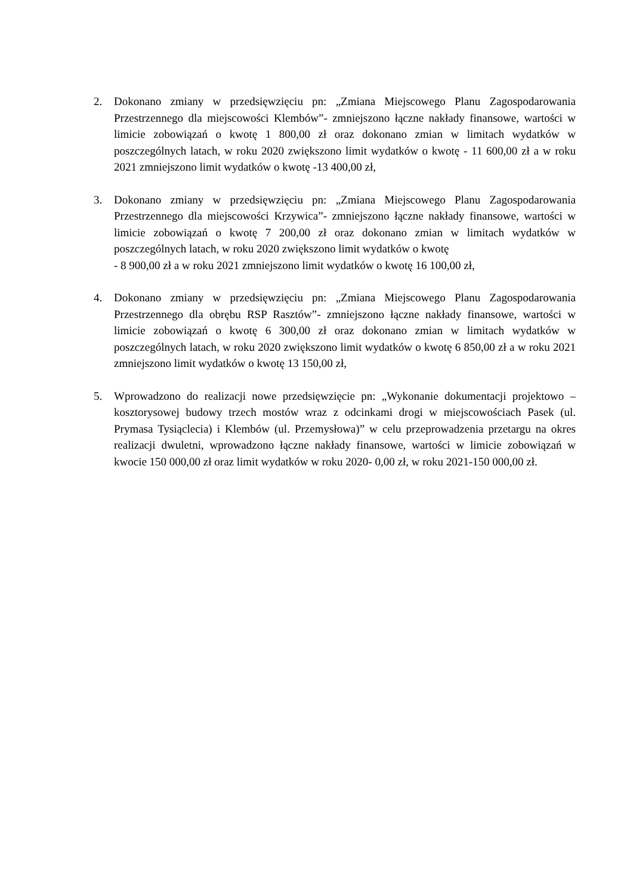2. Dokonano zmiany w przedsięwzięciu pn: „Zmiana Miejscowego Planu Zagospodarowania Przestrzennego dla miejscowości Klembów”- zmniejszono łączne nakłady finansowe, wartości w limicie zobowiązań o kwotę 1 800,00 zł oraz dokonano zmian w limitach wydatków w poszczególnych latach, w roku 2020 zwiększono limit wydatków o kwotę - 11 600,00 zł a w roku 2021 zmniejszono limit wydatków o kwotę -13 400,00 zł,
3. Dokonano zmiany w przedsięwzięciu pn: „Zmiana Miejscowego Planu Zagospodarowania Przestrzennego dla miejscowości Krzywica”- zmniejszono łączne nakłady finansowe, wartości w limicie zobowiązań o kwotę 7 200,00 zł oraz dokonano zmian w limitach wydatków w poszczególnych latach, w roku 2020 zwiększono limit wydatków o kwotę
- 8 900,00 zł a w roku 2021 zmniejszono limit wydatków o kwotę 16 100,00 zł,
4. Dokonano zmiany w przedsięwzięciu pn: „Zmiana Miejscowego Planu Zagospodarowania Przestrzennego dla obrębu RSP Rasztów”- zmniejszono łączne nakłady finansowe, wartości w limicie zobowiązań o kwotę 6 300,00 zł oraz dokonano zmian w limitach wydatków w poszczególnych latach, w roku 2020 zwiększono limit wydatków o kwotę 6 850,00 zł a w roku 2021 zmniejszono limit wydatków o kwotę 13 150,00 zł,
5. Wprowadzono do realizacji nowe przedsięwzięcie pn: „Wykonanie dokumentacji projektowo – kosztorysowej budowy trzech mostów wraz z odcinkami drogi w miejscowościach Pasek (ul. Prymasa Tysiąclecia) i Klembów (ul. Przemysłowa)” w celu przeprowadzenia przetargu na okres realizacji dwuletni, wprowadzono łączne nakłady finansowe, wartości w limicie zobowiązań w kwocie 150 000,00 zł oraz limit wydatków w roku 2020- 0,00 zł, w roku 2021-150 000,00 zł.